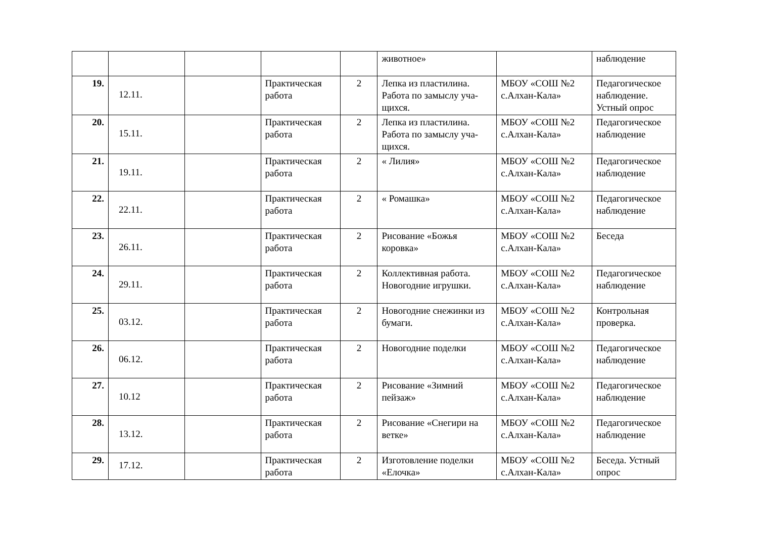| | | | | | животное» | | наблюдение |
| 19. | 12.11. | | Практическая работа | 2 | Лепка из пластилина. Работа по замыслу уча-щихся. | МБОУ «СОШ №2 с.Алхан-Кала» | Педагогическое наблюдение. Устный опрос |
| 20. | 15.11. | | Практическая работа | 2 | Лепка из пластилина. Работа по замыслу уча-щихся. | МБОУ «СОШ №2 с.Алхан-Кала» | Педагогическое наблюдение |
| 21. | 19.11. | | Практическая работа | 2 | « Лилия» | МБОУ «СОШ №2 с.Алхан-Кала» | Педагогическое наблюдение |
| 22. | 22.11. | | Практическая работа | 2 | « Ромашка» | МБОУ «СОШ №2 с.Алхан-Кала» | Педагогическое наблюдение |
| 23. | 26.11. | | Практическая работа | 2 | Рисование «Божья коровка» | МБОУ «СОШ №2 с.Алхан-Кала» | Беседа |
| 24. | 29.11. | | Практическая работа | 2 | Коллективная работа. Новогодние игрушки. | МБОУ «СОШ №2 с.Алхан-Кала» | Педагогическое наблюдение |
| 25. | 03.12. | | Практическая работа | 2 | Новогодние снежинки из бумаги. | МБОУ «СОШ №2 с.Алхан-Кала» | Контрольная проверка. |
| 26. | 06.12. | | Практическая работа | 2 | Новогодние поделки | МБОУ «СОШ №2 с.Алхан-Кала» | Педагогическое наблюдение |
| 27. | 10.12 | | Практическая работа | 2 | Рисование «Зимний пейзаж» | МБОУ «СОШ №2 с.Алхан-Кала» | Педагогическое наблюдение |
| 28. | 13.12. | | Практическая работа | 2 | Рисование «Снегири на ветке» | МБОУ «СОШ №2 с.Алхан-Кала» | Педагогическое наблюдение |
| 29. | 17.12. | | Практическая работа | 2 | Изготовление поделки «Елочка» | МБОУ «СОШ №2 с.Алхан-Кала» | Беседа. Устный опрос |